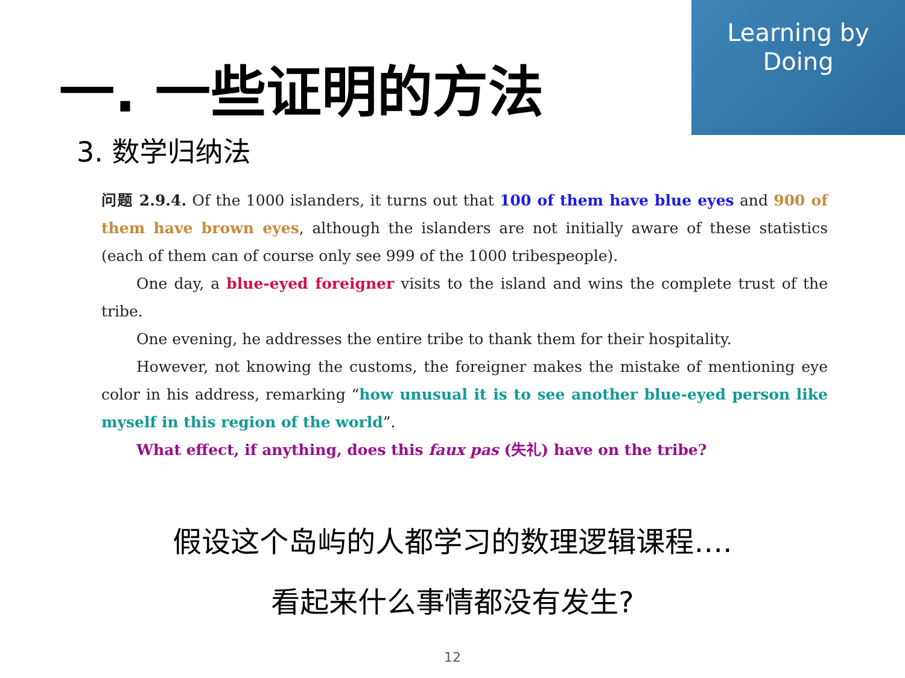Learning by
Doing
一. 一些证明的方法
3. 数学归纳法
问题 2.9.4. Of the 1000 islanders, it turns out that 100 of them have blue eyes and 900 of them have brown eyes, although the islanders are not initially aware of these statistics (each of them can of course only see 999 of the 1000 tribespeople).
One day, a blue-eyed foreigner visits to the island and wins the complete trust of the tribe.
One evening, he addresses the entire tribe to thank them for their hospitality.
However, not knowing the customs, the foreigner makes the mistake of mentioning eye color in his address, remarking “how unusual it is to see another blue-eyed person like myself in this region of the world”.
What effect, if anything, does this faux pas (失礼) have on the tribe?
假设这个岛屿的人都学习的数理逻辑课程….
看起来什么事情都没有发生?
12